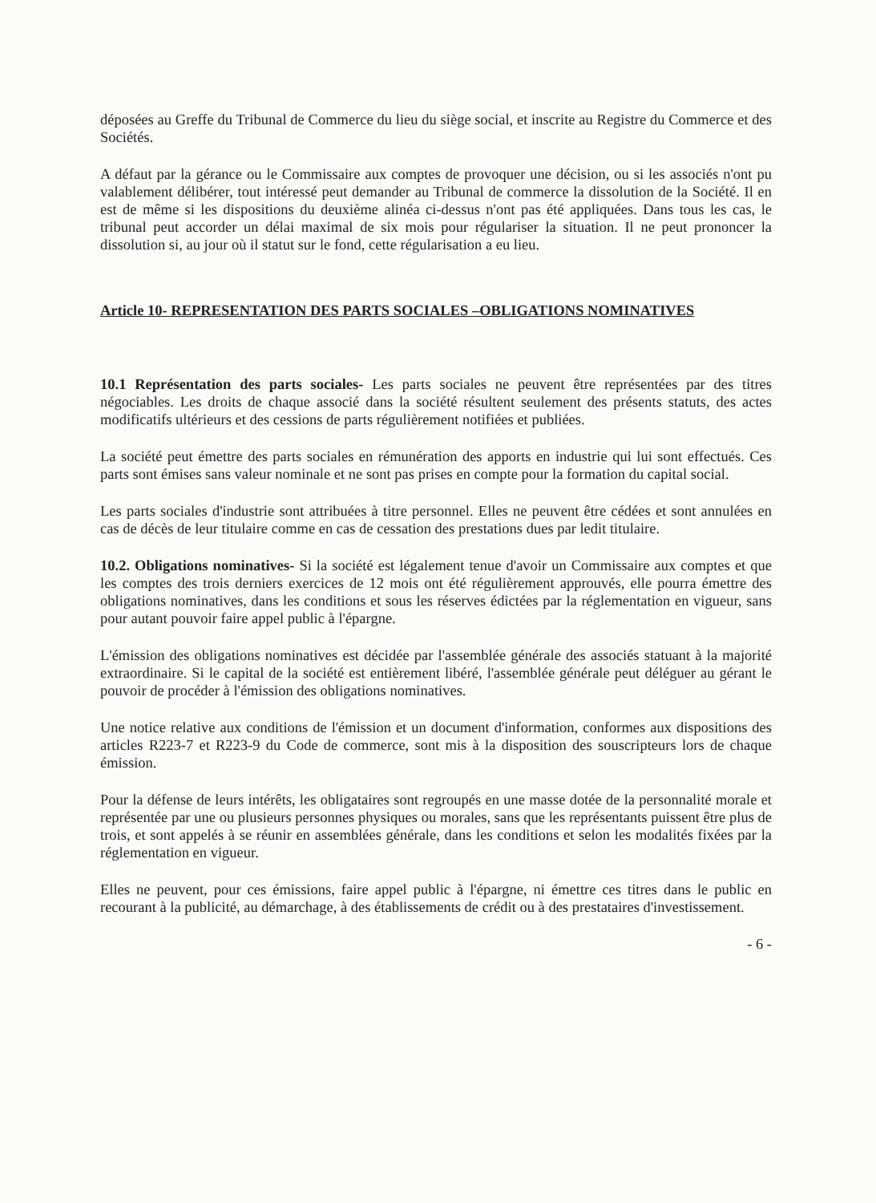déposées au Greffe du Tribunal de Commerce du lieu du siège social, et inscrite au Registre du Commerce et des Sociétés.
A défaut par la gérance ou le Commissaire aux comptes de provoquer une décision, ou si les associés n'ont pu valablement délibérer, tout intéressé peut demander au Tribunal de commerce la dissolution de la Société. Il en est de même si les dispositions du deuxième alinéa ci-dessus n'ont pas été appliquées. Dans tous les cas, le tribunal peut accorder un délai maximal de six mois pour régulariser la situation. Il ne peut prononcer la dissolution si, au jour où il statut sur le fond, cette régularisation a eu lieu.
Article 10- REPRESENTATION DES PARTS SOCIALES –OBLIGATIONS NOMINATIVES
10.1 Représentation des parts sociales- Les parts sociales ne peuvent être représentées par des titres négociables. Les droits de chaque associé dans la société résultent seulement des présents statuts, des actes modificatifs ultérieurs et des cessions de parts régulièrement notifiées et publiées.
La société peut émettre des parts sociales en rémunération des apports en industrie qui lui sont effectués. Ces parts sont émises sans valeur nominale et ne sont pas prises en compte pour la formation du capital social.
Les parts sociales d'industrie sont attribuées à titre personnel. Elles ne peuvent être cédées et sont annulées en cas de décès de leur titulaire comme en cas de cessation des prestations dues par ledit titulaire.
10.2. Obligations nominatives- Si la société est légalement tenue d'avoir un Commissaire aux comptes et que les comptes des trois derniers exercices de 12 mois ont été régulièrement approuvés, elle pourra émettre des obligations nominatives, dans les conditions et sous les réserves édictées par la réglementation en vigueur, sans pour autant pouvoir faire appel public à l'épargne.
L'émission des obligations nominatives est décidée par l'assemblée générale des associés statuant à la majorité extraordinaire. Si le capital de la société est entièrement libéré, l'assemblée générale peut déléguer au gérant le pouvoir de procéder à l'émission des obligations nominatives.
Une notice relative aux conditions de l'émission et un document d'information, conformes aux dispositions des articles R223-7 et R223-9 du Code de commerce, sont mis à la disposition des souscripteurs lors de chaque émission.
Pour la défense de leurs intérêts, les obligataires sont regroupés en une masse dotée de la personnalité morale et représentée par une ou plusieurs personnes physiques ou morales, sans que les représentants puissent être plus de trois, et sont appelés à se réunir en assemblées générale, dans les conditions et selon les modalités fixées par la réglementation en vigueur.
Elles ne peuvent, pour ces émissions, faire appel public à l'épargne, ni émettre ces titres dans le public en recourant à la publicité, au démarchage, à des établissements de crédit ou à des prestataires d'investissement.
- 6 -